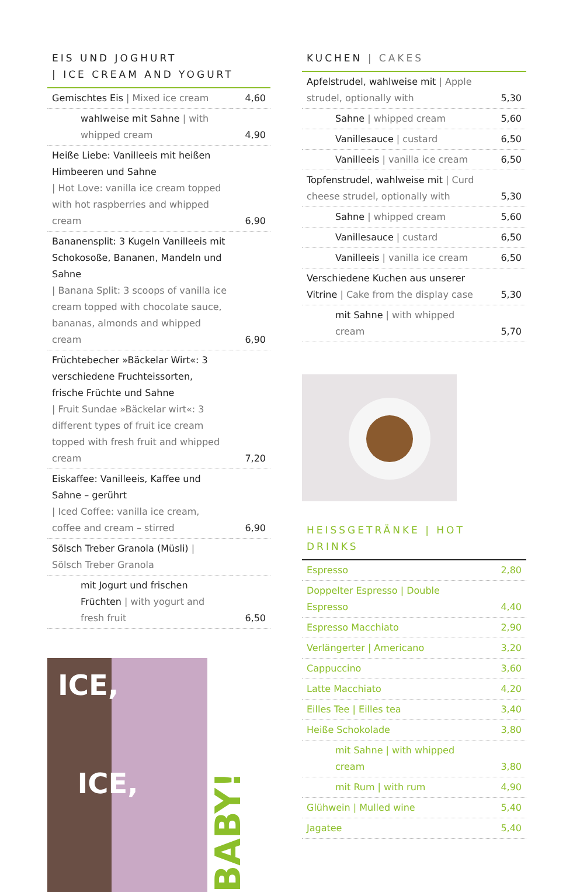EIS UND JOGHURT
| ICE CREAM AND YOGURT
| Gemischtes Eis / Mixed ice cream | 4,60 |
| wahlweise mit Sahne / with whipped cream | 4,90 |
| Heiße Liebe: Vanilleeis mit heißen Himbeeren und Sahne / Hot Love: vanilla ice cream topped with hot raspberries and whipped cream | 6,90 |
| Bananensplit: 3 Kugeln Vanilleeis mit Schokosoße, Bananen, Mandeln und Sahne / Banana Split: 3 scoops of vanilla ice cream topped with chocolate sauce, bananas, almonds and whipped cream | 6,90 |
| Früchtebecher »Bäckelar Wirt«: 3 verschiedene Fruchteissorten, frische Früchte und Sahne / Fruit Sundae »Bäckelar wirt«: 3 different types of fruit ice cream topped with fresh fruit and whipped cream | 7,20 |
| Eiskaffee: Vanilleeis, Kaffee und Sahne – gerührt / Iced Coffee: vanilla ice cream, coffee and cream – stirred | 6,90 |
| Sölsch Treber Granola (Müsli) / Sölsch Treber Granola | |
| mit Jogurt und frischen Früchten / with yogurt and fresh fruit | 6,50 |
ICE,
ICE,
BABY!
KUCHEN | CAKES
| Apfelstrudel, wahlweise mit / Apple strudel, optionally with | 5,30 |
| Sahne / whipped cream | 5,60 |
| Vanillesauce / custard | 6,50 |
| Vanilleeis / vanilla ice cream | 6,50 |
| Topfenstrudel, wahlweise mit / Curd cheese strudel, optionally with | 5,30 |
| Sahne / whipped cream | 5,60 |
| Vanillesauce / custard | 6,50 |
| Vanilleeis / vanilla ice cream | 6,50 |
| Verschiedene Kuchen aus unserer Vitrine / Cake from the display case | 5,30 |
| mit Sahne / with whipped cream | 5,70 |
HEISSGETRÄNKE | HOT DRINKS
| Espresso | 2,80 |
| Doppelter Espresso / Double Espresso | 4,40 |
| Espresso Macchiato | 2,90 |
| Verlängerter / Americano | 3,20 |
| Cappuccino | 3,60 |
| Latte Macchiato | 4,20 |
| Eilles Tee / Eilles tea | 3,40 |
| Heiße Schokolade | 3,80 |
| mit Sahne / with whipped cream | 3,80 |
| mit Rum / with rum | 4,90 |
| Glühwein / Mulled wine | 5,40 |
| Jagatee | 5,40 |